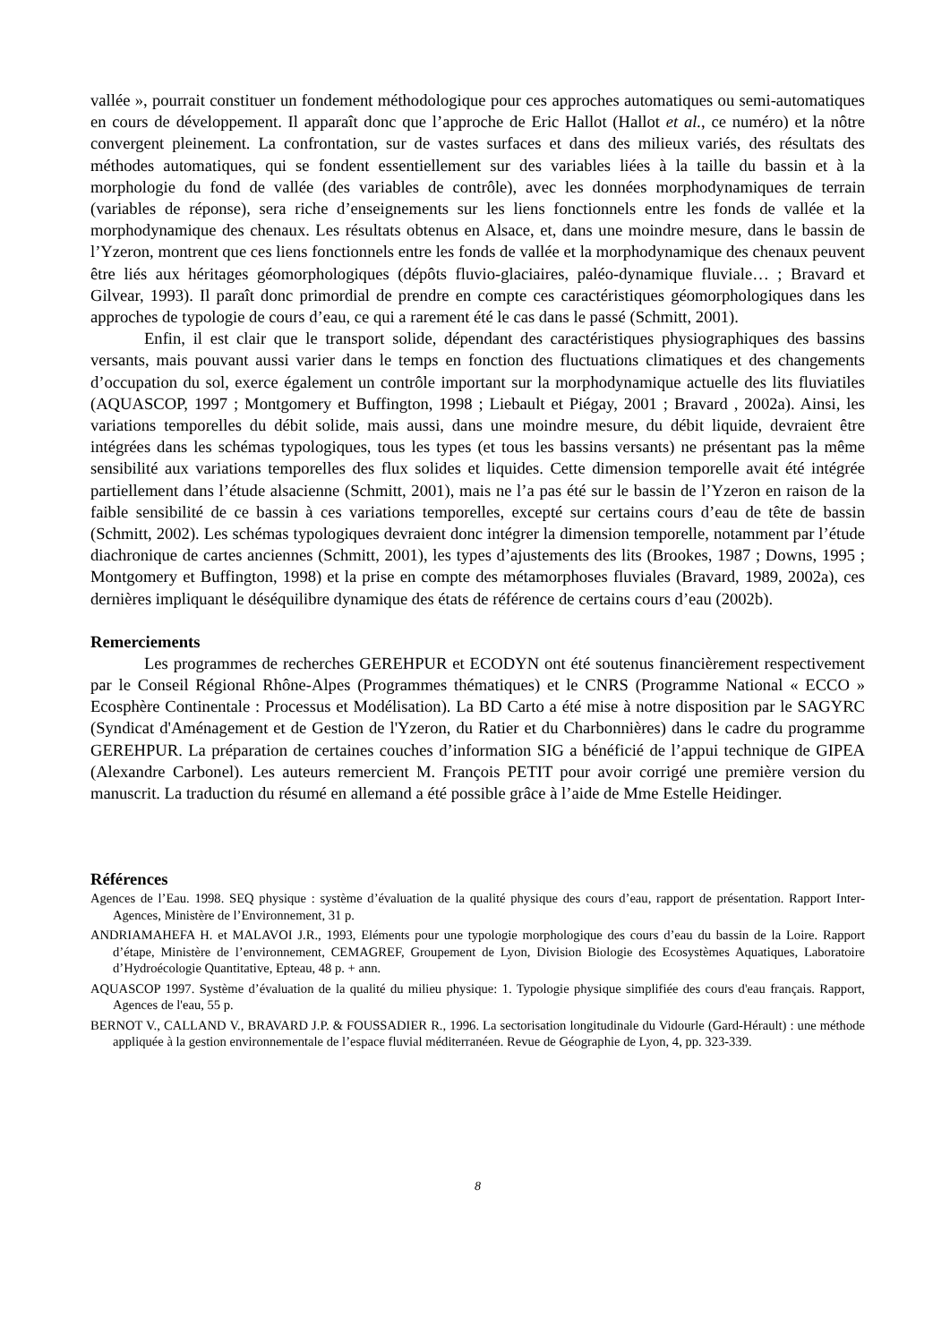vallée », pourrait constituer un fondement méthodologique pour ces approches automatiques ou semi-automatiques en cours de développement. Il apparaît donc que l’approche de Eric Hallot (Hallot et al., ce numéro) et la nôtre convergent pleinement. La confrontation, sur de vastes surfaces et dans des milieux variés, des résultats des méthodes automatiques, qui se fondent essentiellement sur des variables liées à la taille du bassin et à la morphologie du fond de vallée (des variables de contrôle), avec les données morphodynamiques de terrain (variables de réponse), sera riche d’enseignements sur les liens fonctionnels entre les fonds de vallée et la morphodynamique des chenaux. Les résultats obtenus en Alsace, et, dans une moindre mesure, dans le bassin de l’Yzeron, montrent que ces liens fonctionnels entre les fonds de vallée et la morphodynamique des chenaux peuvent être liés aux héritages géomorphologiques (dépôts fluvio-glaciaires, paléo-dynamique fluviale… ; Bravard et Gilvear, 1993). Il paraît donc primordial de prendre en compte ces caractéristiques géomorphologiques dans les approches de typologie de cours d’eau, ce qui a rarement été le cas dans le passé (Schmitt, 2001).
Enfin, il est clair que le transport solide, dépendant des caractéristiques physiographiques des bassins versants, mais pouvant aussi varier dans le temps en fonction des fluctuations climatiques et des changements d’occupation du sol, exerce également un contrôle important sur la morphodynamique actuelle des lits fluviatiles (AQUASCOP, 1997 ; Montgomery et Buffington, 1998 ; Liebault et Piégay, 2001 ; Bravard , 2002a). Ainsi, les variations temporelles du débit solide, mais aussi, dans une moindre mesure, du débit liquide, devraient être intégrées dans les schémas typologiques, tous les types (et tous les bassins versants) ne présentant pas la même sensibilité aux variations temporelles des flux solides et liquides. Cette dimension temporelle avait été intégrée partiellement dans l’étude alsacienne (Schmitt, 2001), mais ne l’a pas été sur le bassin de l’Yzeron en raison de la faible sensibilité de ce bassin à ces variations temporelles, excepté sur certains cours d’eau de tête de bassin (Schmitt, 2002). Les schémas typologiques devraient donc intégrer la dimension temporelle, notamment par l’étude diachronique de cartes anciennes (Schmitt, 2001), les types d’ajustements des lits (Brookes, 1987 ; Downs, 1995 ; Montgomery et Buffington, 1998) et la prise en compte des métamorphoses fluviales (Bravard, 1989, 2002a), ces dernières impliquant le déséquilibre dynamique des états de référence de certains cours d’eau (2002b).
Remerciements
Les programmes de recherches GEREHPUR et ECODYN ont été soutenus financièrement respectivement par le Conseil Régional Rhône-Alpes (Programmes thématiques) et le CNRS (Programme National « ECCO » Ecosphère Continentale : Processus et Modélisation). La BD Carto a été mise à notre disposition par le SAGYRC (Syndicat d'Aménagement et de Gestion de l'Yzeron, du Ratier et du Charbonnières) dans le cadre du programme GEREHPUR. La préparation de certaines couches d’information SIG a bénéficié de l’appui technique de GIPEA (Alexandre Carbonel). Les auteurs remercient M. François PETIT pour avoir corrigé une première version du manuscrit. La traduction du résumé en allemand a été possible grâce à l’aide de Mme Estelle Heidinger.
Références
Agences de l’Eau. 1998. SEQ physique : système d’évaluation de la qualité physique des cours d’eau, rapport de présentation. Rapport Inter-Agences, Ministère de l’Environnement, 31 p.
ANDRIAMAHEFA H. et MALAVOI J.R., 1993, Eléments pour une typologie morphologique des cours d’eau du bassin de la Loire. Rapport d’étape, Ministère de l’environnement, CEMAGREF, Groupement de Lyon, Division Biologie des Ecosystèmes Aquatiques, Laboratoire d’Hydroécologie Quantitative, Epteau, 48 p. + ann.
AQUASCOP 1997. Système d’évaluation de la qualité du milieu physique: 1. Typologie physique simplifiée des cours d'eau français. Rapport, Agences de l'eau, 55 p.
BERNOT V., CALLAND V., BRAVARD J.P. & FOUSSADIER R., 1996. La sectorisation longitudinale du Vidourle (Gard-Hérault) : une méthode appliquée à la gestion environnementale de l’espace fluvial méditerranéen. Revue de Géographie de Lyon, 4, pp. 323-339.
8